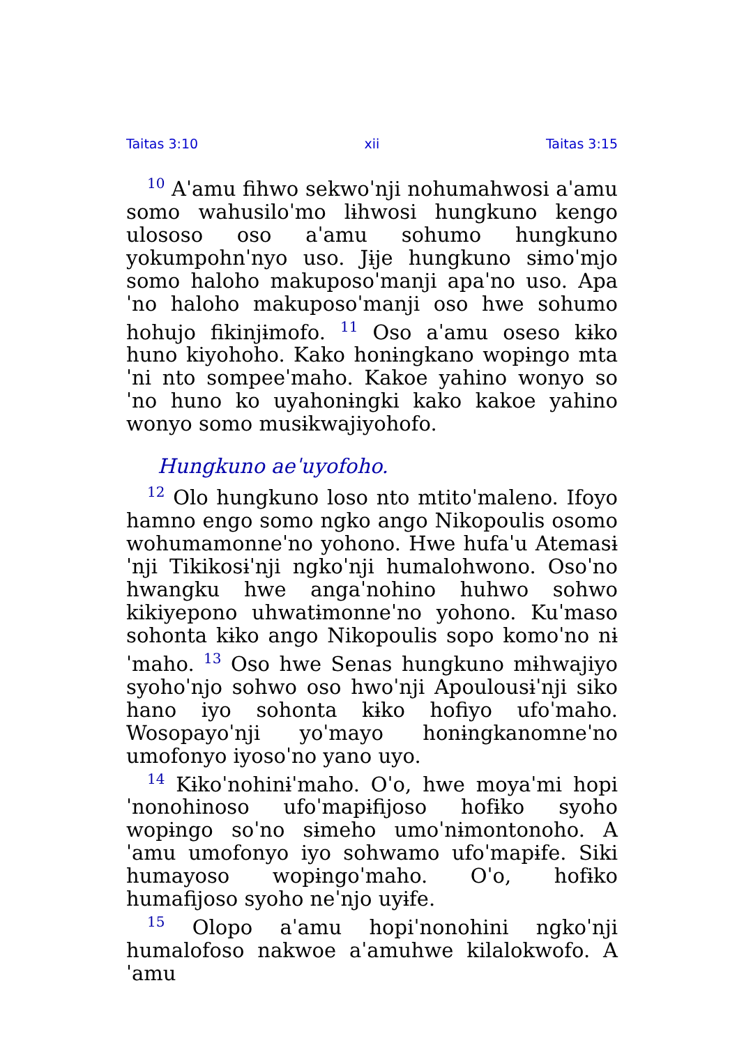Taitas 3:10 xii Taitas 3:15
<sup>10</sup> Aˈamu fihwo sekwoˈnji nohumahwosi aˈamu somo wahusiloˈmo lɨhwosi hungkuno kengo ulososo oso aˈamu sohumo hungkuno yokumpohnˈnyo uso. Jɨje hungkuno sɨmoˈmjo somo haloho makuposoˈmanji apaˈno uso. Apaˈno haloho makuposoˈmanji oso hwe sohumo hohujo fikinjɨmofo. <sup>11</sup> Oso aˈamu oseso kɨko huno kiyohoho. Kako honɨngkano wopɨngo mtaˈni nto sompeeˈmaho. Kakoe yahino wonyo soˈno huno ko uyahonɨngki kako kakoe yahino wonyo somo musɨkwajiyohofo.
Hungkuno aeˈuyofoho.
<sup>12</sup> Olo hungkuno loso nto mtitoˈmaleno. Ifoyo hamno engo somo ngko ango Nikopoulis osomo wohumamonneˈno yohono. Hwe hufaˈu Atemasɨˈnji Tikikosɨˈnji ngkoˈnji humalohwono. Osoˈno hwangku hwe angaˈnohino huhwo sohwo kikiyepono uhwatɨmonneˈno yohono. Kuˈmaso sohonta kɨko ango Nikopoulis sopo komoˈno nɨˈmaho. <sup>13</sup> Oso hwe Senas hungkuno mɨhwajiyo syohoˈnjo sohwo oso hwoˈnji Apoulousɨˈnji siko hano iyo sohonta kɨko hofiyo ufoˈmaho. Wosopayoˈnji yoˈmayo honɨngkanomneˈno umofonyo iyosoˈno yano uyo.
<sup>14</sup> Kɨkoˈnohinɨˈmaho. Oˈo, hwe moyaˈmi hopiˈnonohinoso ufoˈmapɨfijoso hofɨko syoho wopɨngo soˈno sɨmeho umoˈnɨmontonoho. Aˈamu umofonyo iyo sohwamo ufoˈmapɨfe. Siki humayoso wopɨngoˈmaho. Oˈo, hofɨko humafijoso syoho neˈnjo uyɨfe.
<sup>15</sup> Olopo aˈamu hopiˈnonohini ngkoˈnji humalofoso nakwoe aˈamuhwe kilalokwofo. Aˈamu